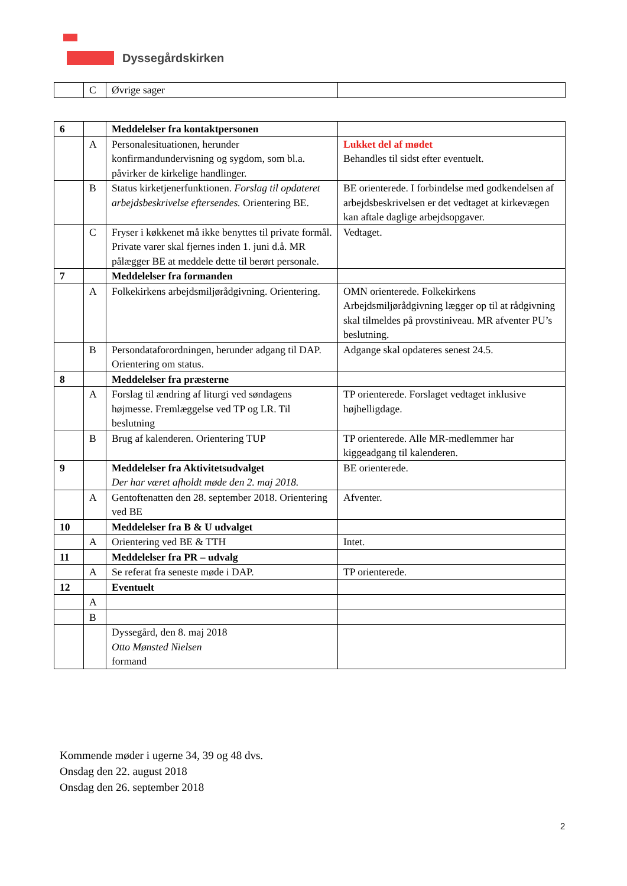Dyssegårdskirken
| | C | Øvrige sager | |
| 6 | | Meddelelser fra kontaktpersonen | |
| | A | Personalesituationen, herunder konfirmandundervisning og sygdom, som bl.a. påvirker de kirkelige handlinger. | Lukket del af mødet Behandles til sidst efter eventuelt. |
| | B | Status kirketjenerfunktionen. Forslag til opdateret arbejdsbeskrivelse eftersendes. Orientering BE. | BE orienterede. I forbindelse med godkendelsen af arbejdsbeskrivelsen er det vedtaget at kirkevægen kan aftale daglige arbejdsopgaver. |
| | C | Fryser i køkkenet må ikke benyttes til private formål. Private varer skal fjernes inden 1. juni d.å. MR pålægger BE at meddele dette til berørt personale. | Vedtaget. |
| 7 | | Meddelelser fra formanden | |
| | A | Folkekirkens arbejdsmiljørådgivning. Orientering. | OMN orienterede. Folkekirkens Arbejdsmiljørådgivning lægger op til at rådgivning skal tilmeldes på provstiniveau. MR afventer PU’s beslutning. |
| | B | Persondataforordningen, herunder adgang til DAP. Orientering om status. | Adgange skal opdateres senest 24.5. |
| 8 | | Meddelelser fra præsterne | |
| | A | Forslag til ændring af liturgi ved søndagens højmesse. Fremlæggelse ved TP og LR. Til beslutning | TP orienterede. Forslaget vedtaget inklusive højhelligdage. |
| | B | Brug af kalenderen. Orientering TUP | TP orienterede. Alle MR-medlemmer har kiggeadgang til kalenderen. |
| 9 | | Meddelelser fra Aktivitetsudvalget Der har været afholdt møde den 2. maj 2018. | BE orienterede. |
| | A | Gentoftenatten den 28. september 2018. Orientering ved BE | Afventer. |
| 10 | | Meddelelser fra B & U udvalget | |
| | A | Orientering ved BE & TTH | Intet. |
| 11 | | Meddelelser fra PR – udvalg | |
| | A | Se referat fra seneste møde i DAP. | TP orienterede. |
| 12 | | Eventuelt | |
| | A | | |
| | B | | |
| | | Dyssegård, den 8. maj 2018 Otto Mønsted Nielsen formand | |
Kommende møder i ugerne 34, 39 og 48 dvs.
Onsdag den 22. august 2018
Onsdag den 26. september 2018
2